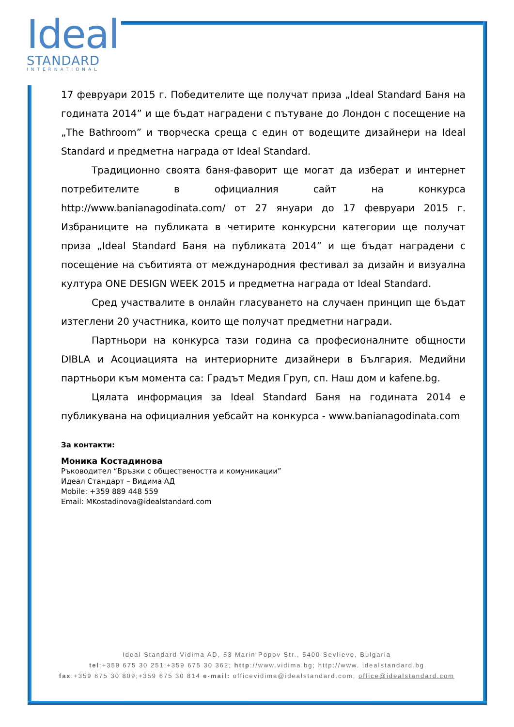Ideal
STANDARD
INTERNATIONAL
17 февруари 2015 г. Победителите ще получат приза „Ideal Standard Баня на годината 2014” и ще бъдат наградени с пътуване до Лондон с посещение на „The Bathroom” и творческа среща с един от водещите дизайнери на Ideal Standard и предметна награда от Ideal Standard.
Традиционно своята баня-фаворит ще могат да изберат и интернет потребителите в официалния сайт на конкурса http://www.banianagodinata.com/ от 27 януари до 17 февруари 2015 г. Избраниците на публиката в четирите конкурсни категории ще получат приза „Ideal Standard Баня на публиката 2014” и ще бъдат наградени с посещение на събитията от международния фестивал за дизайн и визуална култура ONE DESIGN WEEK 2015 и предметна награда от Ideal Standard.
Сред участвалите в онлайн гласуването на случаен принцип ще бъдат изтеглени 20 участника, които ще получат предметни награди.
Партньори на конкурса тази година са професионалните общности DIBLA и Асоциацията на интериорните дизайнери в България. Медийни партньори към момента са: Градът Медия Груп, сп. Наш дом и kafene.bg.
Цялата информация за Ideal Standard Баня на годината 2014 е публикувана на официалния уебсайт на конкурса - www.banianagodinata.com
За контакти:
Моника Костадинова
Ръководител “Връзки с обществеността и комуникации”
Идеал Стандарт – Видима АД
Mobile: +359 889 448 559
Email: MKostadinova@idealstandard.com
Ideal Standard Vidima AD, 53 Marin Popov Str., 5400 Sevlievo, Bulgaria
tel:+359 675 30 251;+359 675 30 362; http://www.vidima.bg; http://www. idealstandard.bg
fax:+359 675 30 809;+359 675 30 814 e-mail: officevidima@idealstandard.com; office@idealstandard.com